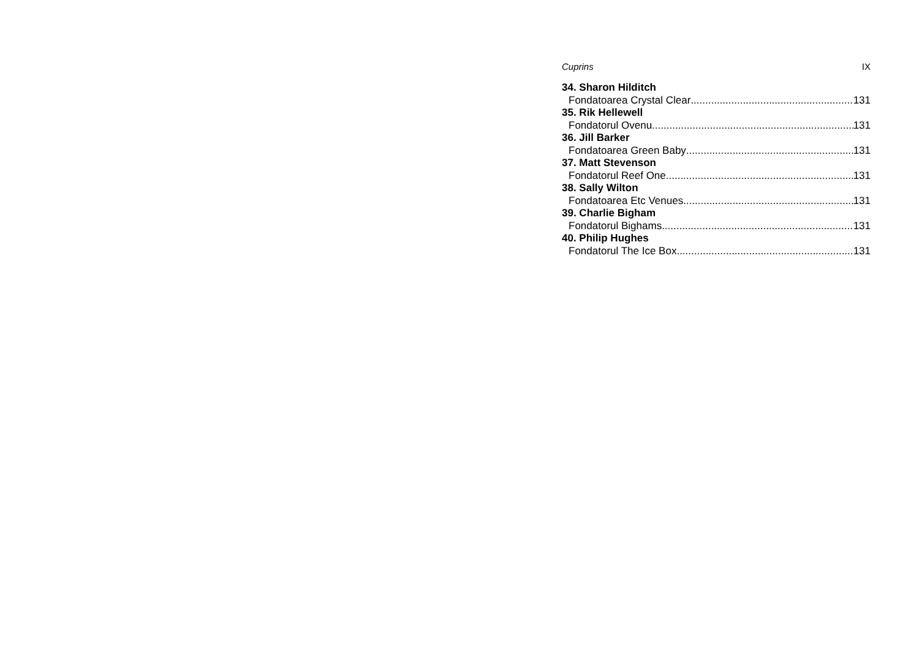Cuprins IX
34. Sharon Hilditch
Fondatoarea Crystal Clear 131
35. Rik Hellewell
Fondatorul Ovenu 131
36. Jill Barker
Fondatoarea Green Baby 131
37. Matt Stevenson
Fondatorul Reef One 131
38. Sally Wilton
Fondatoarea Etc Venues 131
39. Charlie Bigham
Fondatorul Bighams 131
40. Philip Hughes
Fondatorul The Ice Box 131